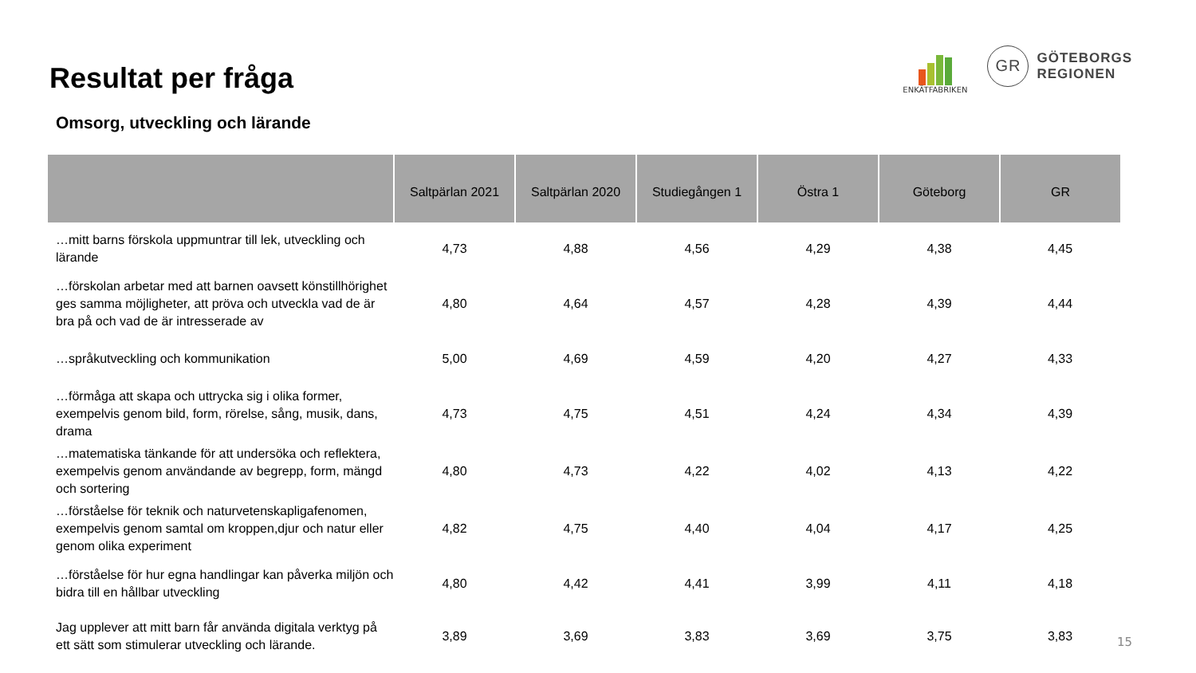Resultat per fråga
ENKÄTFABRIKEN
GR
GÖTEBORGS
REGIONEN
Omsorg, utveckling och lärande
| | Saltpärlan 2021 | Saltpärlan 2020 | Studiegången 1 | Östra 1 | Göteborg | GR |
| --- | --- | --- | --- | --- | --- | --- |
| …mitt barns förskola uppmuntrar till lek, utveckling och lärande | 4,73 | 4,88 | 4,56 | 4,29 | 4,38 | 4,45 |
| …förskolan arbetar med att barnen oavsett könstillhörighet ges samma möjligheter, att pröva och utveckla vad de är bra på och vad de är intresserade av | 4,80 | 4,64 | 4,57 | 4,28 | 4,39 | 4,44 |
| …språkutveckling och kommunikation | 5,00 | 4,69 | 4,59 | 4,20 | 4,27 | 4,33 |
| …förmåga att skapa och uttrycka sig i olika former, exempelvis genom bild, form, rörelse, sång, musik, dans, drama | 4,73 | 4,75 | 4,51 | 4,24 | 4,34 | 4,39 |
| …matematiska tänkande för att undersöka och reflektera, exempelvis genom användande av begrepp, form, mängd och sortering | 4,80 | 4,73 | 4,22 | 4,02 | 4,13 | 4,22 |
| …förståelse för teknik och naturvetenskapligafenomen, exempelvis genom samtal om kroppen,djur och natur eller genom olika experiment | 4,82 | 4,75 | 4,40 | 4,04 | 4,17 | 4,25 |
| …förståelse för hur egna handlingar kan påverka miljön och bidra till en hållbar utveckling | 4,80 | 4,42 | 4,41 | 3,99 | 4,11 | 4,18 |
| Jag upplever att mitt barn får använda digitala verktyg på ett sätt som stimulerar utveckling och lärande. | 3,89 | 3,69 | 3,83 | 3,69 | 3,75 | 3,83 |
15